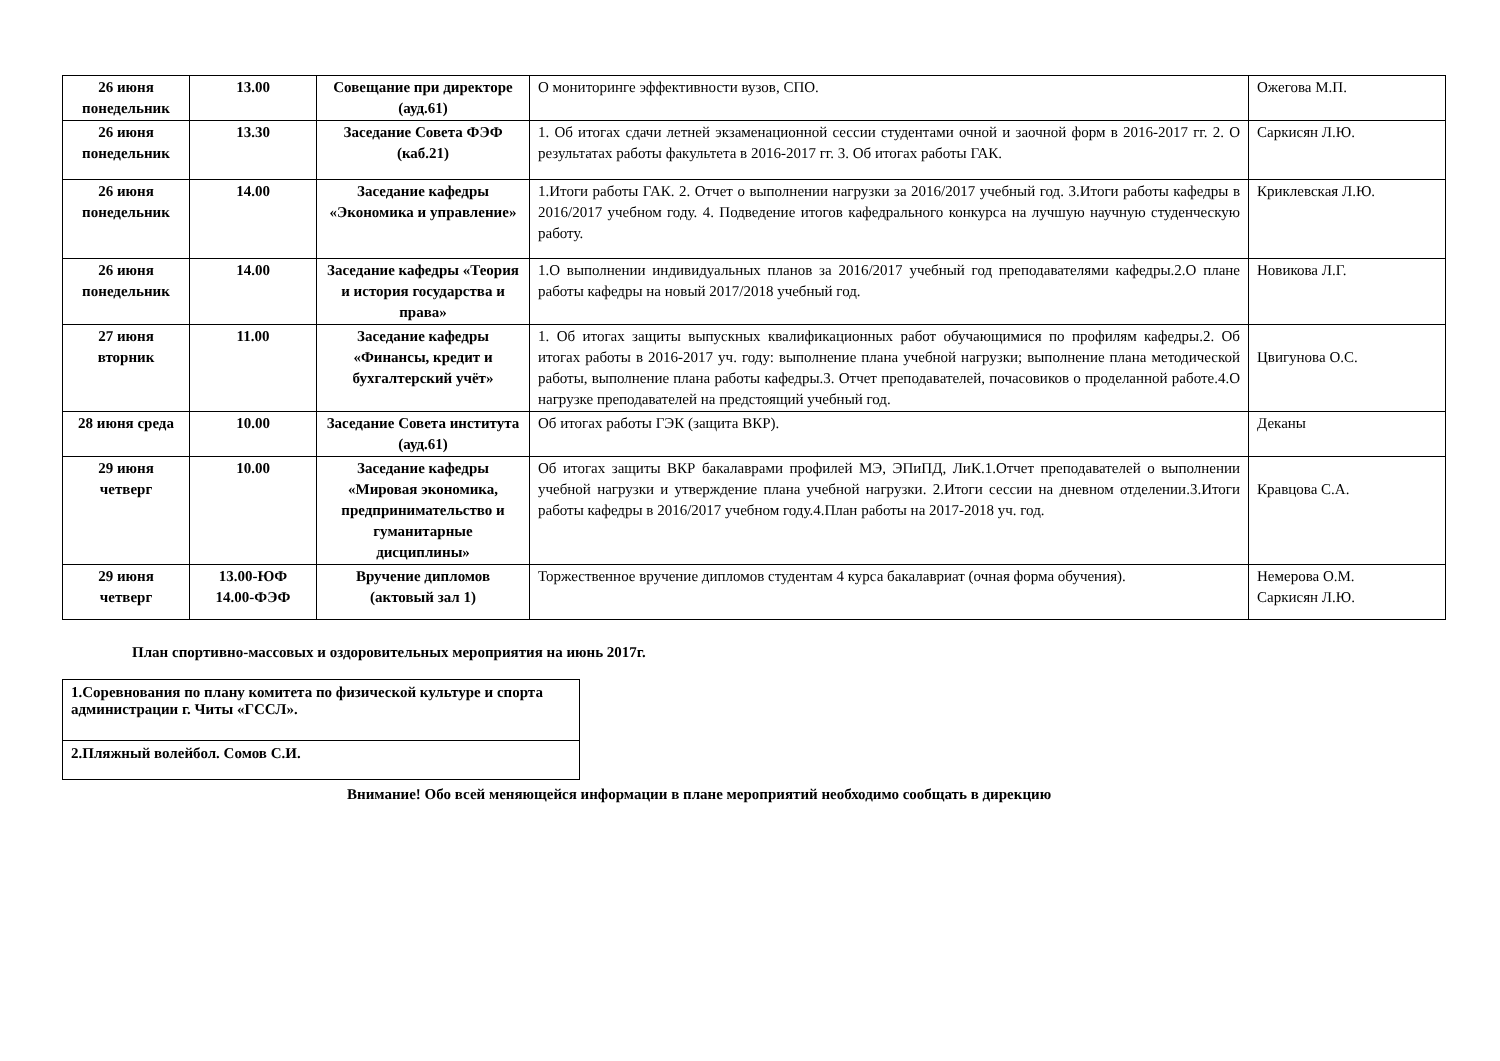| 26 июня понедельник | 13.00 | Совещание при директоре (ауд.61) | О мониторинге эффективности вузов, СПО. | Ожегова М.П. |
| 26 июня понедельник | 13.30 | Заседание Совета ФЭФ (каб.21) | 1. Об итогах сдачи летней экзаменационной сессии студентами очной и заочной форм в 2016-2017 гг. 2. О результатах работы факультета в 2016-2017 гг. 3. Об итогах работы ГАК. | Саркисян Л.Ю. |
| 26 июня понедельник | 14.00 | Заседание кафедры «Экономика и управление» | 1.Итоги работы ГАК. 2. Отчет о выполнении нагрузки за 2016/2017 учебный год. 3.Итоги работы кафедры в 2016/2017 учебном году. 4. Подведение итогов кафедрального конкурса на лучшую научную студенческую работу. | Криклевская Л.Ю. |
| 26 июня понедельник | 14.00 | Заседание кафедры «Теория и история государства и права» | 1.О выполнении индивидуальных планов за 2016/2017 учебный год преподавателями кафедры.2.О плане работы кафедры на новый 2017/2018 учебный год. | Новикова Л.Г. |
| 27 июня вторник | 11.00 | Заседание кафедры «Финансы, кредит и бухгалтерский учёт» | 1. Об итогах защиты выпускных квалификационных работ обучающимися по профилям кафедры.2. Об итогах работы в 2016-2017 уч. году: выполнение плана учебной нагрузки; выполнение плана методической работы, выполнение плана работы кафедры.3. Отчет преподавателей, почасовиков о проделанной работе.4.О нагрузке преподавателей на предстоящий учебный год. | Цвигунова О.С. |
| 28 июня среда | 10.00 | Заседание Совета института (ауд.61) | Об итогах работы ГЭК (защита ВКР). | Деканы |
| 29 июня четверг | 10.00 | Заседание кафедры «Мировая экономика, предпринимательство и гуманитарные дисциплины» | Об итогах защиты ВКР бакалаврами профилей МЭ, ЭПиПД, ЛиК.1.Отчет преподавателей о выполнении учебной нагрузки и утверждение плана учебной нагрузки. 2.Итоги сессии на дневном отделении.3.Итоги работы кафедры в 2016/2017 учебном году.4.План работы на 2017-2018 уч. год. | Кравцова С.А. |
| 29 июня четверг | 13.00-ЮФ 14.00-ФЭФ | Вручение дипломов (актовый зал 1) | Торжественное вручение дипломов студентам 4 курса бакалавриат (очная форма обучения). | Немерова О.М. Саркисян Л.Ю. |
План спортивно-массовых и оздоровительных мероприятия на июнь 2017г.
| 1.Соревнования по плану комитета по физической культуре и спорта администрации г. Читы «ГССЛ». |
| 2.Пляжный волейбол. Сомов С.И. |
Внимание! Обо всей меняющейся информации в плане мероприятий необходимо сообщать в дирекцию